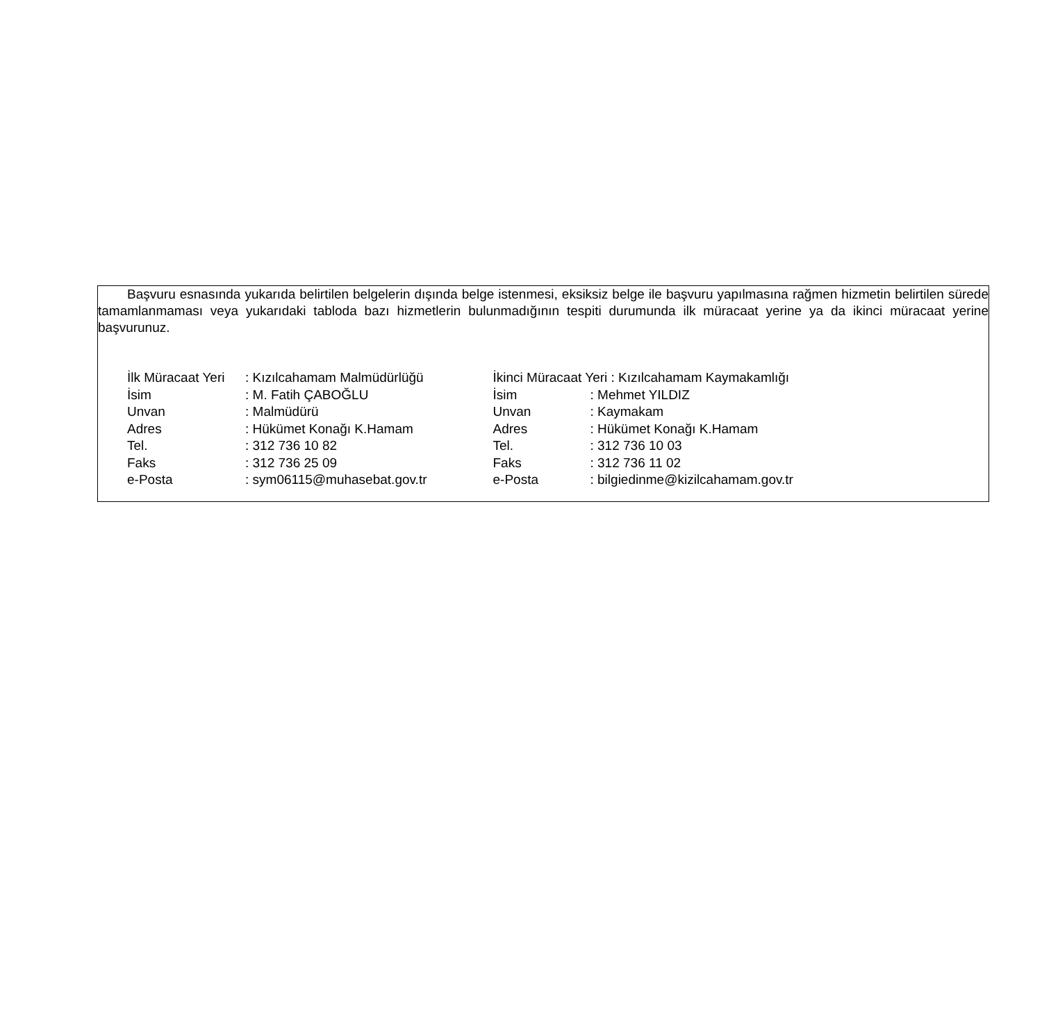Başvuru esnasında yukarıda belirtilen belgelerin dışında belge istenmesi, eksiksiz belge ile başvuru yapılmasına rağmen hizmetin belirtilen sürede tamamlanmaması veya yukarıdaki tabloda bazı hizmetlerin bulunmadığının tespiti durumunda ilk müracaat yerine ya da ikinci müracaat yerine başvurunuz.
| İlk Müracaat Yeri | : Kızılcahamam Malmüdürlüğü |
| İsim | : M. Fatih ÇABOĞLU |
| Unvan | : Malmüdürü |
| Adres | : Hükümet Konağı K.Hamam |
| Tel. | : 312 736 10 82 |
| Faks | : 312 736 25 09 |
| e-Posta | : sym06115@muhasebat.gov.tr |
| İkinci Müracaat Yeri : Kızılcahamam Kaymakamlığı | |
| İsim | : Mehmet YILDIZ |
| Unvan | : Kaymakam |
| Adres | : Hükümet Konağı K.Hamam |
| Tel. | : 312 736 10 03 |
| Faks | : 312 736 11 02 |
| e-Posta | : bilgiedinme@kizilcahamam.gov.tr |